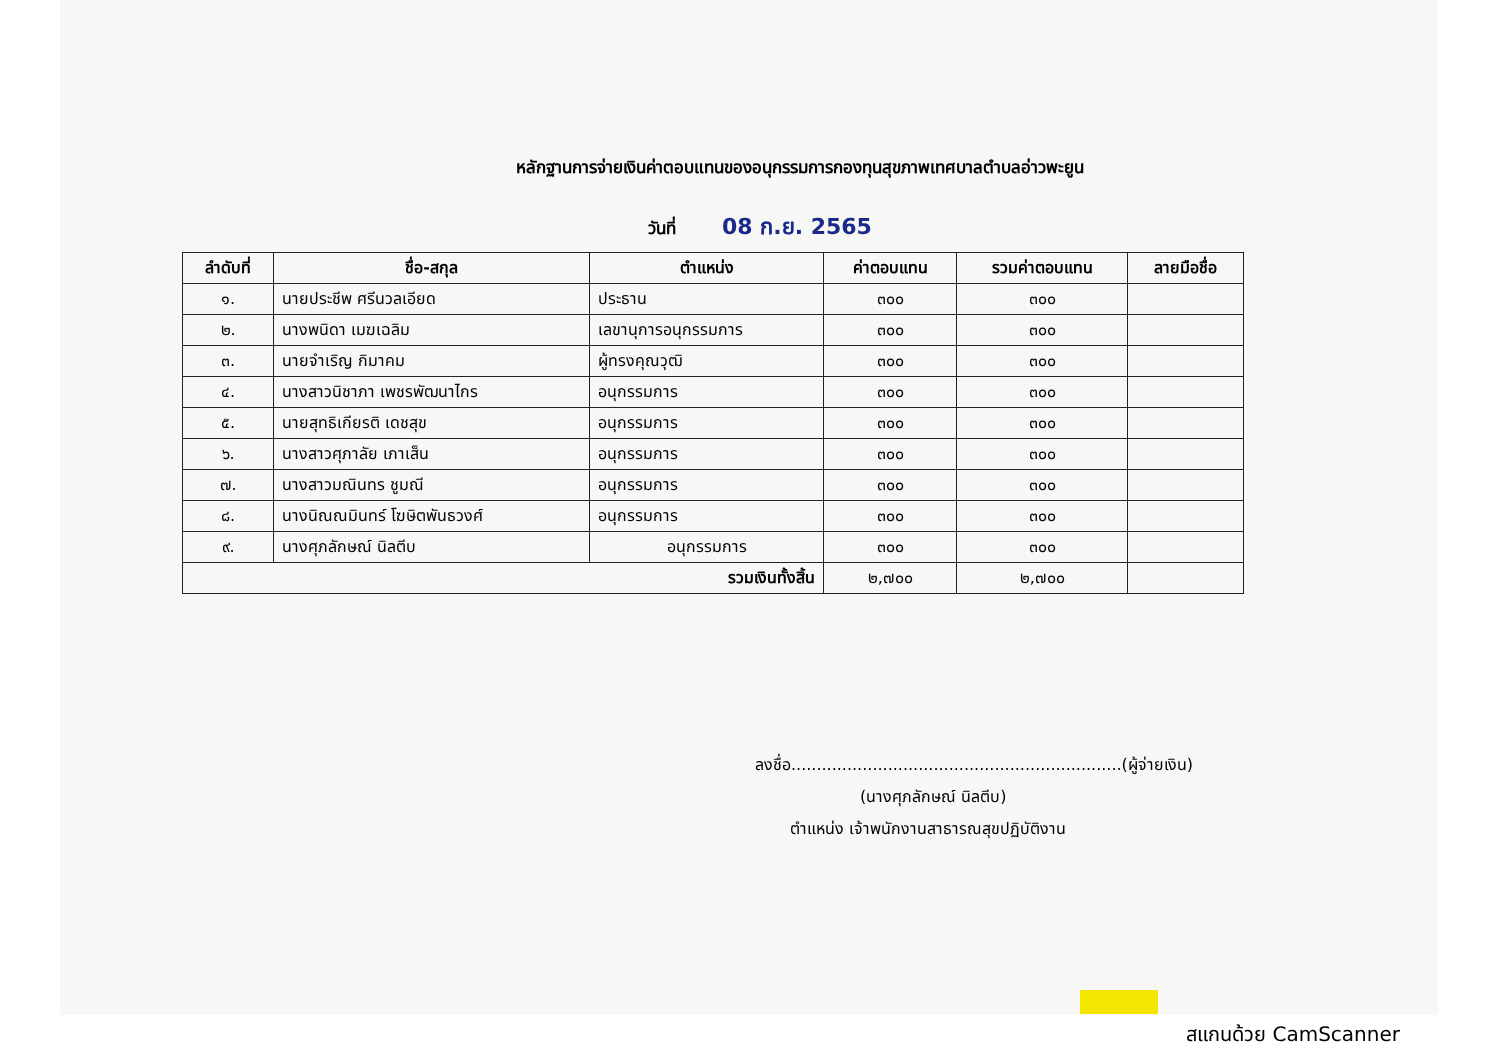หลักฐานการจ่ายเงินค่าตอบแทนของอนุกรรมการกองทุนสุขภาพเทศบาลตำบลอ่าวพะยูน
วันที่ 08 ก.ย. 2565
| ลำดับที่ | ชื่อ-สกุล | ตำแหน่ง | ค่าตอบแทน | รวมค่าตอบแทน | ลายมือชื่อ |
| --- | --- | --- | --- | --- | --- |
| ๑. | นายประชีพ ศรีนวลเอียด | ประธาน | ๓๐๐ | ๓๐๐ | |
| ๒. | นางพนิดา เมฆเฉลิม | เลขานุการอนุกรรมการ | ๓๐๐ | ๓๐๐ | |
| ๓. | นายจำเริญ กิมาคม | ผู้ทรงคุณวุฒิ | ๓๐๐ | ๓๐๐ | |
| ๔. | นางสาวนิชาภา เพชรพัฒนาไกร | อนุกรรมการ | ๓๐๐ | ๓๐๐ | |
| ๕. | นายสุทธิเกียรติ เดชสุข | อนุกรรมการ | ๓๐๐ | ๓๐๐ | |
| ๖. | นางสาวศุภาลัย เภาเส็น | อนุกรรมการ | ๓๐๐ | ๓๐๐ | |
| ๗. | นางสาวมณินทร ชูมณี | อนุกรรมการ | ๓๐๐ | ๓๐๐ | |
| ๘. | นางนิณณมินทร์ โฆษิตพันธวงศ์ | อนุกรรมการ | ๓๐๐ | ๓๐๐ | |
| ๙. | นางศุภลักษณ์ นิลตีบ | อนุกรรมการ | ๓๐๐ | ๓๐๐ | |
| รวมเงินทั้งสิ้น | | | ๒,๗๐๐ | ๒,๗๐๐ | |
ลงชื่อ.................................................................(ผู้จ่ายเงิน)
(นางศุภลักษณ์ นิลตีบ)
ตำแหน่ง เจ้าพนักงานสาธารณสุขปฏิบัติงาน
สแกนด้วย CamScanner